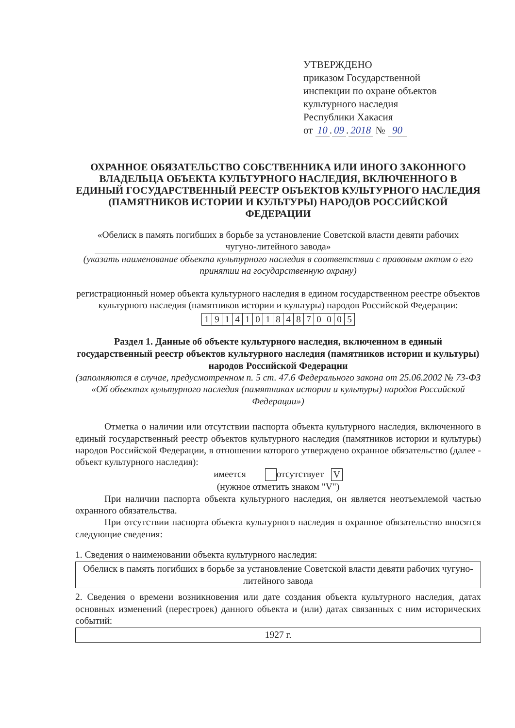УТВЕРЖДЕНО
приказом Государственной
инспекции по охране объектов
культурного наследия
Республики Хакасия
от 10. 09. 2018 № 90
ОХРАННОЕ ОБЯЗАТЕЛЬСТВО СОБСТВЕННИКА ИЛИ ИНОГО ЗАКОННОГО ВЛАДЕЛЬЦА ОБЪЕКТА КУЛЬТУРНОГО НАСЛЕДИЯ, ВКЛЮЧЕННОГО В ЕДИНЫЙ ГОСУДАРСТВЕННЫЙ РЕЕСТР ОБЪЕКТОВ КУЛЬТУРНОГО НАСЛЕДИЯ (ПАМЯТНИКОВ ИСТОРИИ И КУЛЬТУРЫ) НАРОДОВ РОССИЙСКОЙ ФЕДЕРАЦИИ
«Обелиск в память погибших в борьбе за установление Советской власти девяти рабочих чугуно-литейного завода»
(указать наименование объекта культурного наследия в соответствии с правовым актом о его принятии на государственную охрану)
регистрационный номер объекта культурного наследия в едином государственном реестре объектов культурного наследия (памятников истории и культуры) народов Российской Федерации:
| 1 | 9 | 1 | 4 | 1 | 0 | 1 | 8 | 4 | 8 | 7 | 0 | 0 | 0 | 5 |
Раздел 1. Данные об объекте культурного наследия, включенном в единый государственный реестр объектов культурного наследия (памятников истории и культуры) народов Российской Федерации
(заполняются в случае, предусмотренном п. 5 ст. 47.6 Федерального закона от 25.06.2002 № 73-ФЗ «Об объектах культурного наследия (памятниках истории и культуры) народов Российской Федерации»)
Отметка о наличии или отсутствии паспорта объекта культурного наследия, включенного в единый государственный реестр объектов культурного наследия (памятников истории и культуры) народов Российской Федерации, в отношении которого утверждено охранное обязательство (далее - объект культурного наследия):
имеется отсутствует V
(нужное отметить знаком "V")
При наличии паспорта объекта культурного наследия, он является неотъемлемой частью охранного обязательства.
При отсутствии паспорта объекта культурного наследия в охранное обязательство вносятся следующие сведения:
1. Сведения о наименовании объекта культурного наследия:
Обелиск в память погибших в борьбе за установление Советской власти девяти рабочих чугуно-литейного завода
2. Сведения о времени возникновения или дате создания объекта культурного наследия, датах основных изменений (перестроек) данного объекта и (или) датах связанных с ним исторических событий:
1927 г.